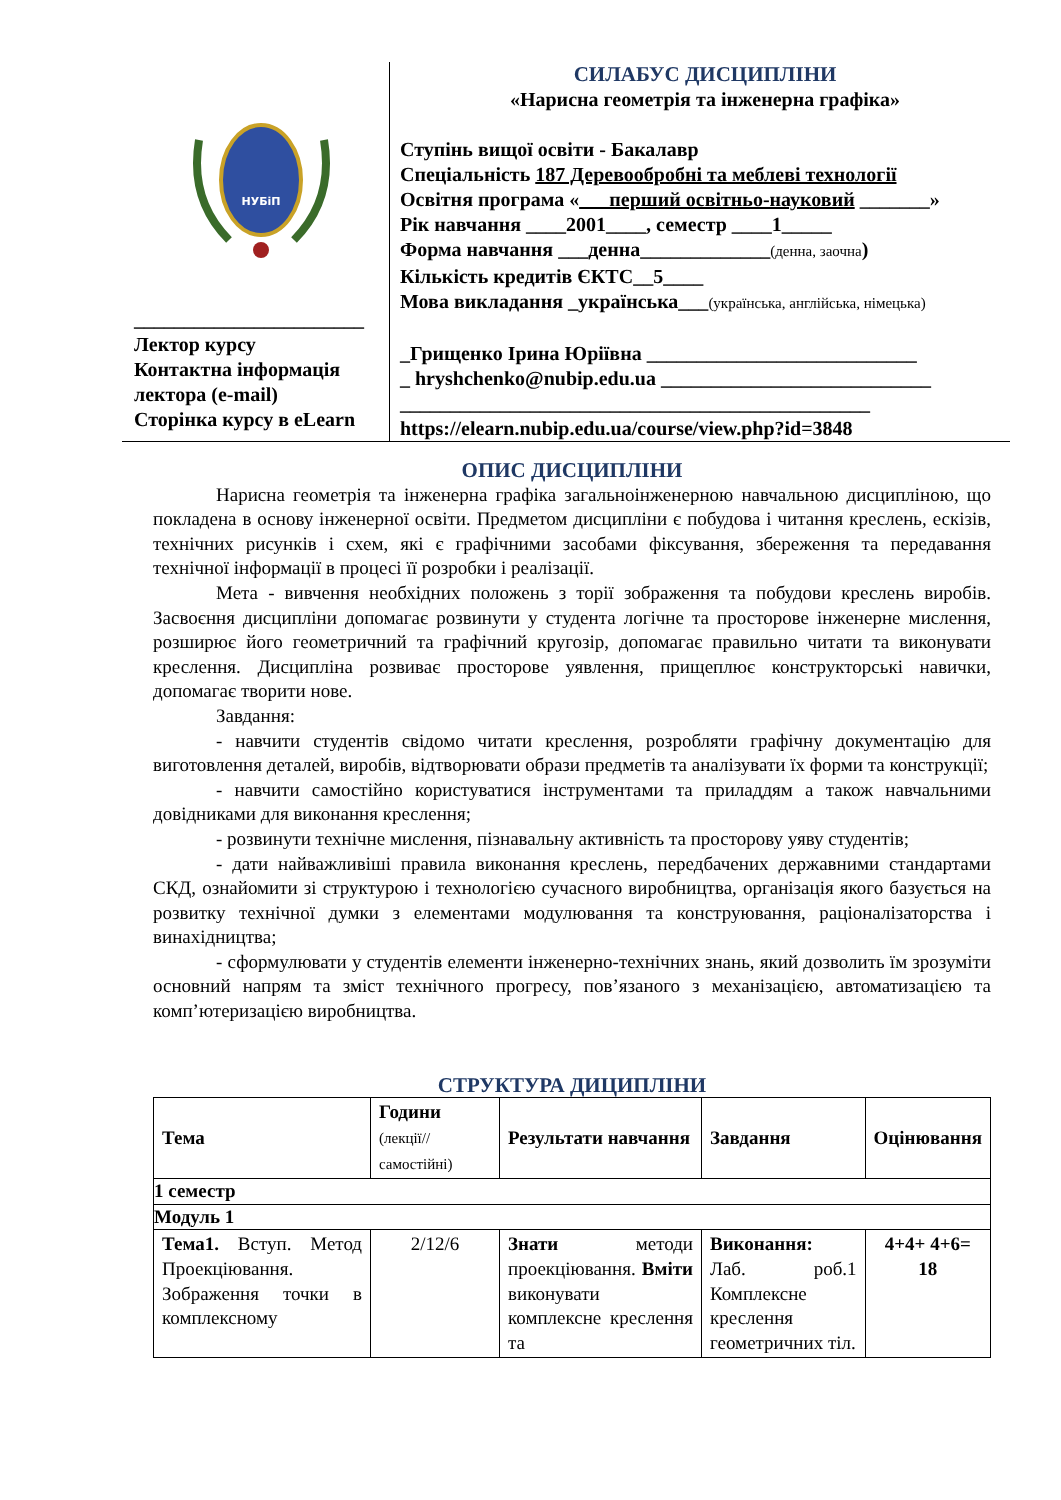НУБіП
_______________________
Лектор курсу
Контактна інформація лектора (e-mail)
Сторінка курсу в eLearn
СИЛАБУС ДИСЦИПЛІНИ
«Нарисна геометрія та інженерна графіка»
Ступінь вищої освіти - Бакалавр
Спеціальність 187 Деревообробні та меблеві технології
Освітня програма «___перший освітньо-науковий _______»
Рік навчання ____2001____, семестр ____1_____
Форма навчання ___денна_____________(денна, заочна)
Кількість кредитів ЄКТС__5____
Мова викладання _українська___(українська, англійська, німецька)
_Грищенко Ірина Юріївна ___________________________
_ hryshchenko@nubip.edu.ua ___________________________
_______________________________________________
https://elearn.nubip.edu.ua/course/view.php?id=3848
ОПИС ДИСЦИПЛІНИ
Нарисна геометрія та інженерна графіка загальноінженерною навчальною дисципліною, що покладена в основу інженерної освіти. Предметом дисципліни є побудова і читання креслень, ескізів, технічних рисунків і схем, які є графічними засобами фіксування, збереження та передавання технічної інформації в процесі її розробки і реалізації.
Мета - вивчення необхідних положень з торії зображення та побудови креслень виробів. Засвоєння дисципліни допомагає розвинути у студента логічне та просторове інженерне мислення, розширює його геометричний та графічний кругозір, допомагає правильно читати та виконувати креслення. Дисципліна розвиває просторове уявлення, прищеплює конструкторські навички, допомагає творити нове.
Завдання:
- навчити студентів свідомо читати креслення, розробляти графічну документацію для виготовлення деталей, виробів, відтворювати образи предметів та аналізувати їх форми та конструкції;
- навчити самостійно користуватися інструментами та приладдям а також навчальними довідниками для виконання креслення;
- розвинути технічне мислення, пізнавальну активність та просторову уяву студентів;
- дати найважливіші правила виконання креслень, передбачених державними стандартами СКД, ознайомити зі структурою і технологією сучасного виробництва, організація якого базується на розвитку технічної думки з елементами модулювання та конструювання, раціоналізаторства і винахідництва;
- сформулювати у студентів елементи інженерно-технічних знань, який дозволить їм зрозуміти основний напрям та зміст технічного прогресу, пов’язаного з механізацією, автоматизацією та комп’ютеризацією виробництва.
СТРУКТУРА ДИЦИПЛІНИ
| Тема | Години (лекції// самостійні) | Результати навчання | Завдання | Оцінювання |
| --- | --- | --- | --- | --- |
| 1 семестр | | | | |
| Модуль 1 | | | | |
| Тема1. Вступ. Метод Проекціювання. Зображення точки в комплексному | 2/12/6 | Знати методи проекціювання. Вміти виконувати комплексне креслення та | Виконання: Лаб. роб.1 Комплексне креслення геометричних тіл. | 4+4+ 4+6= 18 |